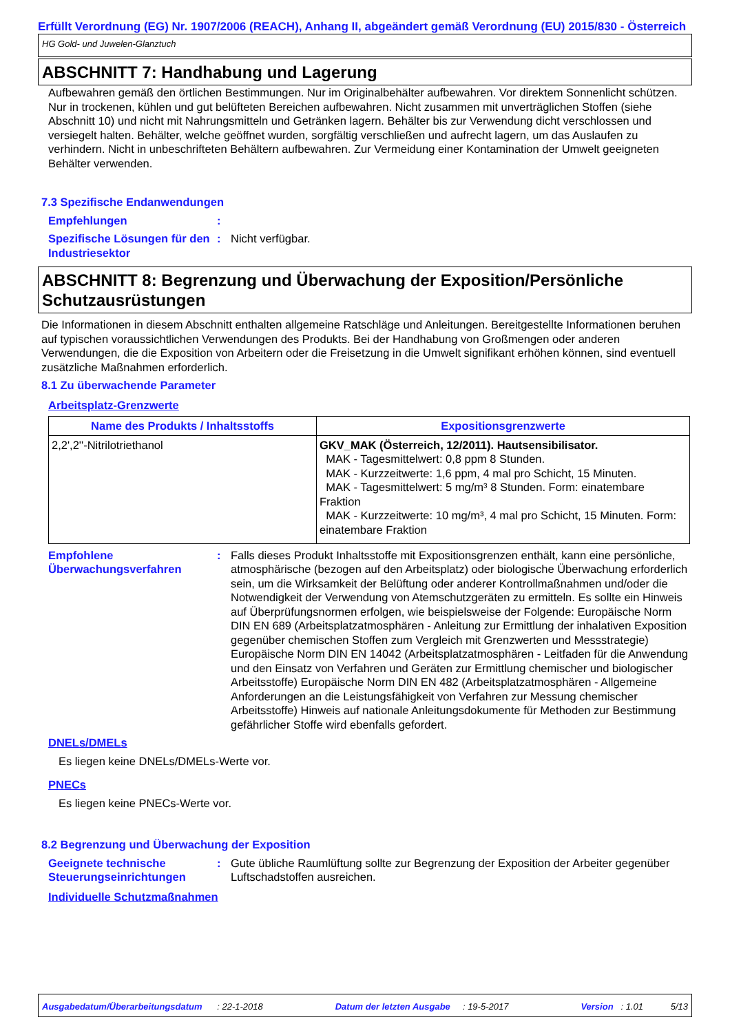Erfüllt Verordnung (EG) Nr. 1907/2006 (REACH), Anhang II, abgeändert gemäß Verordnung (EU) 2015/830 - Österreich
HG Gold- und Juwelen-Glanztuch
ABSCHNITT 7: Handhabung und Lagerung
Aufbewahren gemäß den örtlichen Bestimmungen. Nur im Originalbehälter aufbewahren. Vor direktem Sonnenlicht schützen. Nur in trockenen, kühlen und gut belüfteten Bereichen aufbewahren. Nicht zusammen mit unverträglichen Stoffen (siehe Abschnitt 10) und nicht mit Nahrungsmitteln und Getränken lagern. Behälter bis zur Verwendung dicht verschlossen und versiegelt halten. Behälter, welche geöffnet wurden, sorgfältig verschließen und aufrecht lagern, um das Auslaufen zu verhindern. Nicht in unbeschrifteten Behältern aufbewahren. Zur Vermeidung einer Kontamination der Umwelt geeigneten Behälter verwenden.
7.3 Spezifische Endanwendungen
Empfehlungen :
Spezifische Lösungen für den Industriesektor
: Nicht verfügbar.
ABSCHNITT 8: Begrenzung und Überwachung der Exposition/Persönliche Schutzausrüstungen
Die Informationen in diesem Abschnitt enthalten allgemeine Ratschläge und Anleitungen. Bereitgestellte Informationen beruhen auf typischen voraussichtlichen Verwendungen des Produkts. Bei der Handhabung von Großmengen oder anderen Verwendungen, die die Exposition von Arbeitern oder die Freisetzung in die Umwelt signifikant erhöhen können, sind eventuell zusätzliche Maßnahmen erforderlich.
8.1 Zu überwachende Parameter
Arbeitsplatz-Grenzwerte
| Name des Produkts / Inhaltsstoffs | Expositionsgrenzwerte |
| --- | --- |
| 2,2',2''-Nitrilotriethanol | GKV_MAK (Österreich, 12/2011). Hautsensibilisator. MAK - Tagesmittelwert: 0,8 ppm 8 Stunden. MAK - Kurzzeitwerte: 1,6 ppm, 4 mal pro Schicht, 15 Minuten. MAK - Tagesmittelwert: 5 mg/m³ 8 Stunden. Form: einatembare Fraktion MAK - Kurzzeitwerte: 10 mg/m³, 4 mal pro Schicht, 15 Minuten. Form: einatembare Fraktion |
Empfohlene Überwachungsverfahren
: Falls dieses Produkt Inhaltsstoffe mit Expositionsgrenzen enthält, kann eine persönliche, atmosphärische (bezogen auf den Arbeitsplatz) oder biologische Überwachung erforderlich sein, um die Wirksamkeit der Belüftung oder anderer Kontrollmaßnahmen und/oder die Notwendigkeit der Verwendung von Atemschutzgeräten zu ermitteln. Es sollte ein Hinweis auf Überprüfungsnormen erfolgen, wie beispielsweise der Folgende: Europäische Norm DIN EN 689 (Arbeitsplatzatmosphären - Anleitung zur Ermittlung der inhalativen Exposition gegenüber chemischen Stoffen zum Vergleich mit Grenzwerten und Messstrategie) Europäische Norm DIN EN 14042 (Arbeitsplatzatmosphären - Leitfaden für die Anwendung und den Einsatz von Verfahren und Geräten zur Ermittlung chemischer und biologischer Arbeitsstoffe) Europäische Norm DIN EN 482 (Arbeitsplatzatmosphären - Allgemeine Anforderungen an die Leistungsfähigkeit von Verfahren zur Messung chemischer Arbeitsstoffe) Hinweis auf nationale Anleitungsdokumente für Methoden zur Bestimmung gefährlicher Stoffe wird ebenfalls gefordert.
DNELs/DMELs
Es liegen keine DNELs/DMELs-Werte vor.
PNECs
Es liegen keine PNECs-Werte vor.
8.2 Begrenzung und Überwachung der Exposition
Geeignete technische Steuerungseinrichtungen
: Gute übliche Raumlüftung sollte zur Begrenzung der Exposition der Arbeiter gegenüber Luftschadstoffen ausreichen.
Individuelle Schutzmaßnahmen
Ausgabedatum/Überarbeitungsdatum : 22-1-2018 Datum der letzten Ausgabe : 19-5-2017 Version : 1.01 5/13